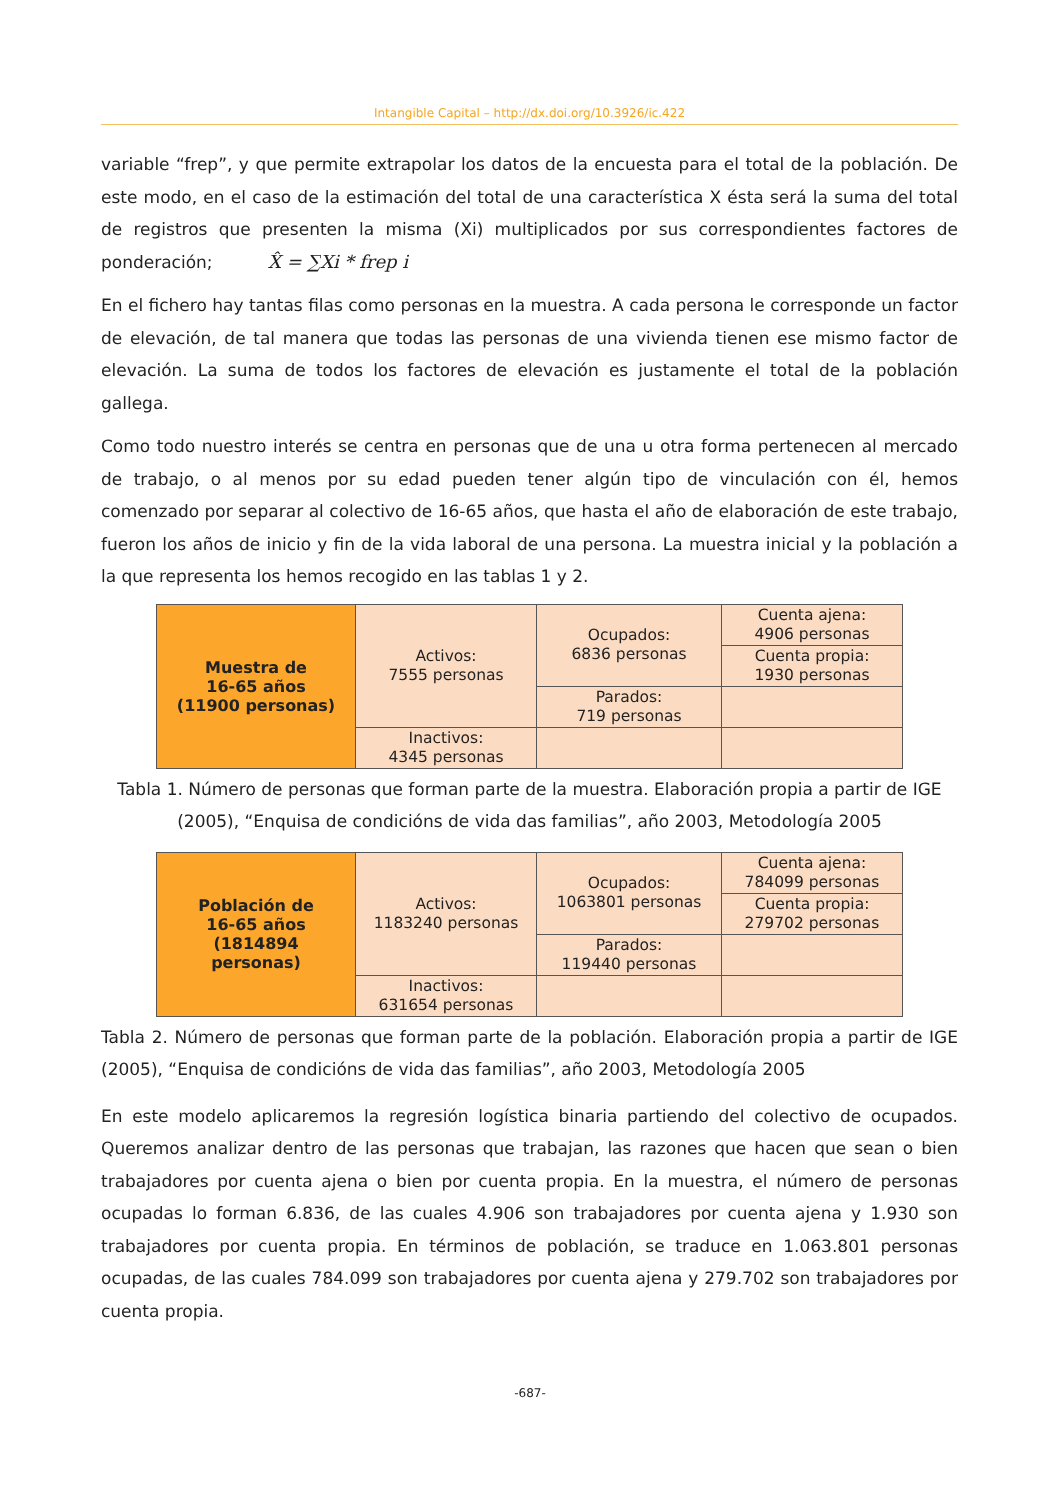Intangible Capital – http://dx.doi.org/10.3926/ic.422
variable “frep”, y que permite extrapolar los datos de la encuesta para el total de la población. De este modo, en el caso de la estimación del total de una característica X ésta será la suma del total de registros que presenten la misma (Xi) multiplicados por sus correspondientes factores de ponderación; X̂ = ∑Xi * frep i
En el fichero hay tantas filas como personas en la muestra. A cada persona le corresponde un factor de elevación, de tal manera que todas las personas de una vivienda tienen ese mismo factor de elevación. La suma de todos los factores de elevación es justamente el total de la población gallega.
Como todo nuestro interés se centra en personas que de una u otra forma pertenecen al mercado de trabajo, o al menos por su edad pueden tener algún tipo de vinculación con él, hemos comenzado por separar al colectivo de 16-65 años, que hasta el año de elaboración de este trabajo, fueron los años de inicio y fin de la vida laboral de una persona. La muestra inicial y la población a la que representa los hemos recogido en las tablas 1 y 2.
| Muestra de 16-65 años (11900 personas) | Activos: 7555 personas | Ocupados: 6836 personas | Cuenta ajena: 4906 personas |
| | | | Cuenta propia: 1930 personas |
| | | Parados: 719 personas | |
| | Inactivos: 4345 personas | | |
Tabla 1. Número de personas que forman parte de la muestra. Elaboración propia a partir de IGE (2005), “Enquisa de condicións de vida das familias”, año 2003, Metodología 2005
| Población de 16-65 años (1814894 personas) | Activos: 1183240 personas | Ocupados: 1063801 personas | Cuenta ajena: 784099 personas |
| | | | Cuenta propia: 279702 personas |
| | | Parados: 119440 personas | |
| | Inactivos: 631654 personas | | |
Tabla 2. Número de personas que forman parte de la población. Elaboración propia a partir de IGE (2005), “Enquisa de condicións de vida das familias”, año 2003, Metodología 2005
En este modelo aplicaremos la regresión logística binaria partiendo del colectivo de ocupados. Queremos analizar dentro de las personas que trabajan, las razones que hacen que sean o bien trabajadores por cuenta ajena o bien por cuenta propia. En la muestra, el número de personas ocupadas lo forman 6.836, de las cuales 4.906 son trabajadores por cuenta ajena y 1.930 son trabajadores por cuenta propia. En términos de población, se traduce en 1.063.801 personas ocupadas, de las cuales 784.099 son trabajadores por cuenta ajena y 279.702 son trabajadores por cuenta propia.
-687-